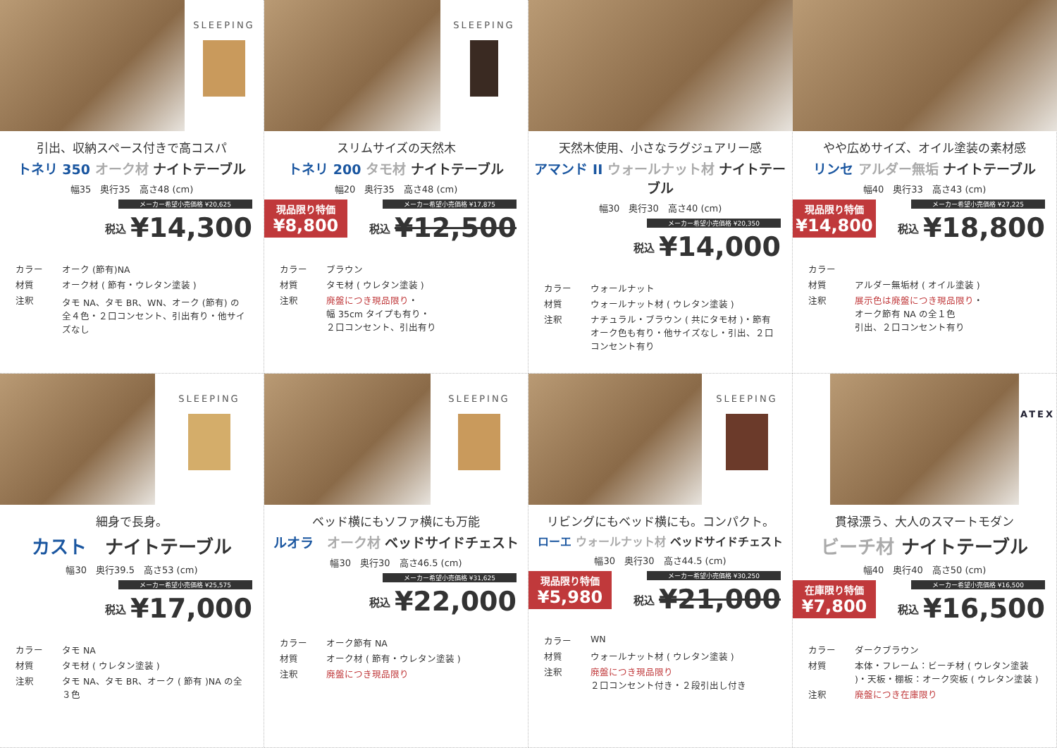SLEEPING
引出、収納スペース付きで高コスパ
トネリ 350 オーク材 ナイトテーブル
幅35　奥行35　高さ48 (cm)
メーカー希望小売価格 ¥20,625
税込 ¥14,300
カラー
オーク (節有)NA
材質
オーク材 ( 節有・ウレタン塗装 )
注釈
タモ NA、タモ BR、WN、オーク (節有) の全４色・２口コンセント、引出有り・他サイズなし
SLEEPING
スリムサイズの天然木
トネリ 200 タモ材 ナイトテーブル
幅20　奥行35　高さ48 (cm)
現品限り特価
¥8,800
メーカー希望小売価格 ¥17,875
税込 ¥12,500
カラー
ブラウン
材質
タモ材 ( ウレタン塗装 )
注釈
廃盤につき現品限り・
幅 35cm タイプも有り・
２口コンセント、引出有り
天然木使用、小さなラグジュアリー感
アマンド II ウォールナット材 ナイトテーブル
幅30　奥行30　高さ40 (cm)
メーカー希望小売価格 ¥20,350
税込 ¥14,000
カラー
ウォールナット
材質
ウォールナット材 ( ウレタン塗装 )
注釈
ナチュラル・ブラウン ( 共にタモ材 )・節有オーク色も有り・他サイズなし・引出、２口コンセント有り
やや広めサイズ、オイル塗装の素材感
リンセ アルダー無垢 ナイトテーブル
幅40　奥行33　高さ43 (cm)
現品限り特価
¥14,800
メーカー希望小売価格 ¥27,225
税込 ¥18,800
カラー
材質
アルダー無垢材 ( オイル塗装 )
注釈
展示色は廃盤につき現品限り・
オーク節有 NA の全１色
引出、２口コンセント有り
SLEEPING
細身で長身。
カスト　ナイトテーブル
幅30　奥行39.5　高さ53 (cm)
メーカー希望小売価格 ¥25,575
税込 ¥17,000
カラー
タモ NA
材質
タモ材 ( ウレタン塗装 )
注釈
タモ NA、タモ BR、オーク ( 節有 )NA の全３色
SLEEPING
ベッド横にもソファ横にも万能
ルオラ　オーク材 ベッドサイドチェスト
幅30　奥行30　高さ46.5 (cm)
メーカー希望小売価格 ¥31,625
税込 ¥22,000
カラー
オーク節有 NA
材質
オーク材 ( 節有・ウレタン塗装 )
注釈
廃盤につき現品限り
SLEEPING
リビングにもベッド横にも。コンパクト。
ローエ ウォールナット材 ベッドサイドチェスト
幅30　奥行30　高さ44.5 (cm)
現品限り特価
¥5,980
メーカー希望小売価格 ¥30,250
税込 ¥21,000
カラー
WN
材質
ウォールナット材 ( ウレタン塗装 )
注釈
廃盤につき現品限り
２口コンセント付き・２段引出し付き
ATEX
貫禄漂う、大人のスマートモダン
ビーチ材 ナイトテーブル
幅40　奥行40　高さ50 (cm)
在庫限り特価
¥7,800
メーカー希望小売価格 ¥16,500
税込 ¥16,500
カラー
ダークブラウン
材質
本体・フレーム：ビーチ材 ( ウレタン塗装 )・天板・棚板：オーク突板 ( ウレタン塗装 )
注釈
廃盤につき在庫限り